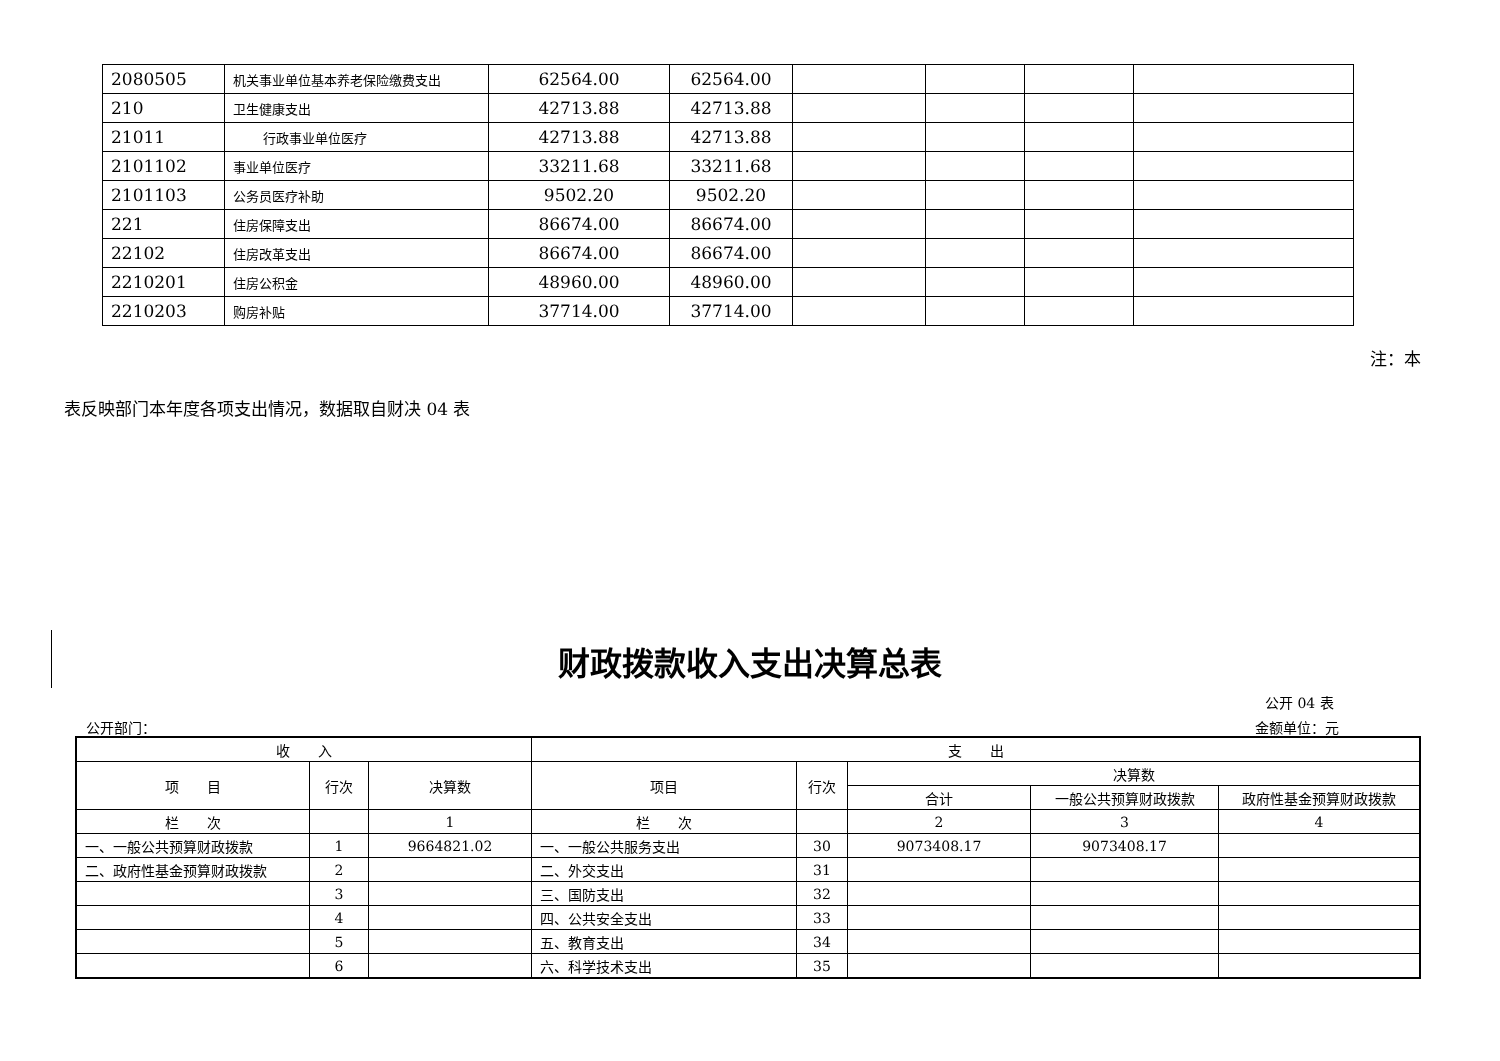| 2080505 | 机关事业单位基本养老保险缴费支出 | 62564.00 | 62564.00 | | | | |
| 210 | 卫生健康支出 | 42713.88 | 42713.88 | | | | |
| 21011 | 行政事业单位医疗 | 42713.88 | 42713.88 | | | | |
| 2101102 | 事业单位医疗 | 33211.68 | 33211.68 | | | | |
| 2101103 | 公务员医疗补助 | 9502.20 | 9502.20 | | | | |
| 221 | 住房保障支出 | 86674.00 | 86674.00 | | | | |
| 22102 | 住房改革支出 | 86674.00 | 86674.00 | | | | |
| 2210201 | 住房公积金 | 48960.00 | 48960.00 | | | | |
| 2210203 | 购房补贴 | 37714.00 | 37714.00 | | | | |
注：本
表反映部门本年度各项支出情况，数据取自财决 04 表
财政拨款收入支出决算总表
公开 04 表
公开部门： 金额单位：元
| 收 入 | | | 支 出 | | | | |
| --- | --- | --- | --- | --- | --- | --- | --- |
| 项 目 | 行次 | 决算数 | 项目 | 行次 | 决算数 | | |
| | | | | | 合计 | 一般公共预算财政拨款 | 政府性基金预算财政拨款 |
| 栏 次 | | 1 | 栏 次 | | 2 | 3 | 4 |
| 一、一般公共预算财政拨款 | 1 | 9664821.02 | 一、一般公共服务支出 | 30 | 9073408.17 | 9073408.17 | |
| 二、政府性基金预算财政拨款 | 2 | | 二、外交支出 | 31 | | | |
| | 3 | | 三、国防支出 | 32 | | | |
| | 4 | | 四、公共安全支出 | 33 | | | |
| | 5 | | 五、教育支出 | 34 | | | |
| | 6 | | 六、科学技术支出 | 35 | | | |